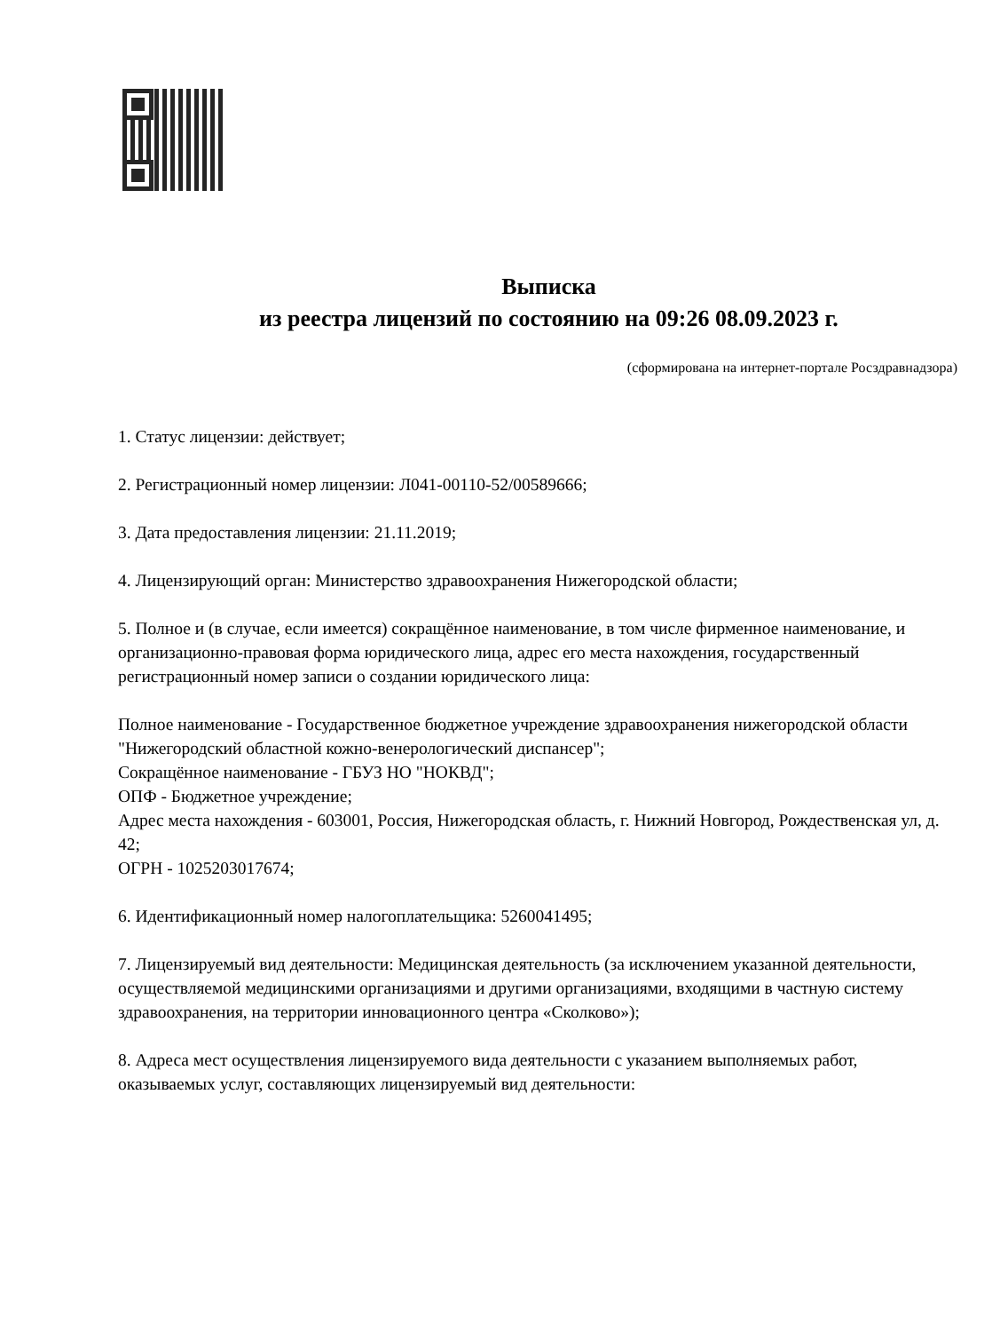Выписка
из реестра лицензий по состоянию на 09:26 08.09.2023 г.
(сформирована на интернет-портале Росздравнадзора)
1. Статус лицензии: действует;
2. Регистрационный номер лицензии: Л041-00110-52/00589666;
3. Дата предоставления лицензии: 21.11.2019;
4. Лицензирующий орган: Министерство здравоохранения Нижегородской области;
5. Полное и (в случае, если имеется) сокращённое наименование, в том числе фирменное наименование, и организационно-правовая форма юридического лица, адрес его места нахождения, государственный регистрационный номер записи о создании юридического лица:
Полное наименование - Государственное бюджетное учреждение здравоохранения нижегородской области "Нижегородский областной кожно-венерологический диспансер";
Сокращённое наименование - ГБУЗ НО "НОКВД";
ОПФ - Бюджетное учреждение;
Адрес места нахождения - 603001, Россия, Нижегородская область, г. Нижний Новгород, Рождественская ул, д. 42;
ОГРН - 1025203017674;
6. Идентификационный номер налогоплательщика: 5260041495;
7. Лицензируемый вид деятельности: Медицинская деятельность (за исключением указанной деятельности, осуществляемой медицинскими организациями и другими организациями, входящими в частную систему здравоохранения, на территории инновационного центра «Сколково»);
8. Адреса мест осуществления лицензируемого вида деятельности с указанием выполняемых работ, оказываемых услуг, составляющих лицензируемый вид деятельности: